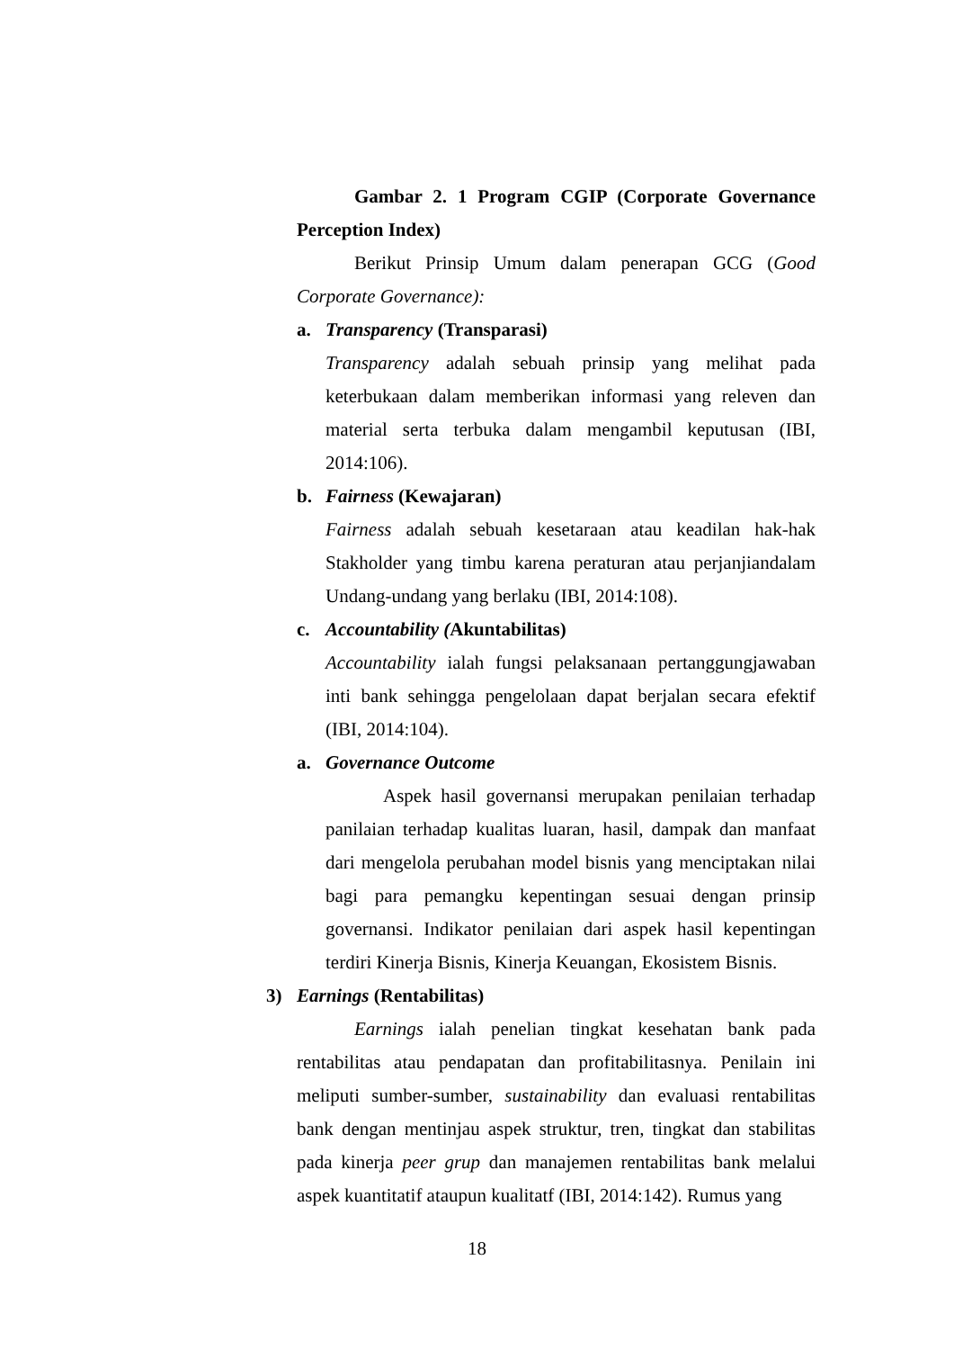Gambar 2. 1 Program CGIP (Corporate Governance Perception Index)
Berikut Prinsip Umum dalam penerapan GCG (Good Corporate Governance):
a. Transparency (Transparasi)
Transparency adalah sebuah prinsip yang melihat pada keterbukaan dalam memberikan informasi yang releven dan material serta terbuka dalam mengambil keputusan (IBI, 2014:106).
b. Fairness (Kewajaran)
Fairness adalah sebuah kesetaraan atau keadilan hak-hak Stakholder yang timbu karena peraturan atau perjanjiandalam Undang-undang yang berlaku (IBI, 2014:108).
c. Accountability (Akuntabilitas)
Accountability ialah fungsi pelaksanaan pertanggungjawaban inti bank sehingga pengelolaan dapat berjalan secara efektif (IBI, 2014:104).
a. Governance Outcome
Aspek hasil governansi merupakan penilaian terhadap panilaian terhadap kualitas luaran, hasil, dampak dan manfaat dari mengelola perubahan model bisnis yang menciptakan nilai bagi para pemangku kepentingan sesuai dengan prinsip governansi. Indikator penilaian dari aspek hasil kepentingan terdiri Kinerja Bisnis, Kinerja Keuangan, Ekosistem Bisnis.
3) Earnings (Rentabilitas)
Earnings ialah penelian tingkat kesehatan bank pada rentabilitas atau pendapatan dan profitabilitasnya. Penilain ini meliputi sumber-sumber, sustainability dan evaluasi rentabilitas bank dengan mentinjau aspek struktur, tren, tingkat dan stabilitas pada kinerja peer grup dan manajemen rentabilitas bank melalui aspek kuantitatif ataupun kualitatf (IBI, 2014:142). Rumus yang
18